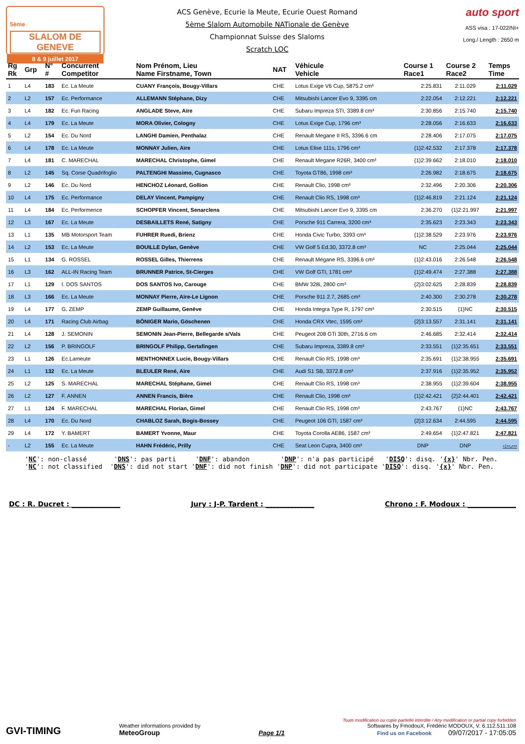5ème
SLALOM DE GENEVE
8 & 9 juillet 2017
ACS Genève, Ecurie la Meute, Ecurie Ouest Romand
5ème Slalom Automobile NATionale de Genève
Championnat Suisse des Slaloms
Scratch LOC
auto sport
ASS visa : 17-022/NI+
Long./ Length : 2650 m
| Rg Rk | Grp | N° # | Concurrent Competitor | Nom Prénom, Lieu Name Firstname, Town | NAT | Véhicule Vehicle | Course 1 Race1 | Course 2 Race2 | Temps Time |
| --- | --- | --- | --- | --- | --- | --- | --- | --- | --- |
| 1 | L4 | 183 | Ec. La Meute | CUANY François, Bougy-Villars | CHE | Lotus Exige V6 Cup, 5875.2 cm³ | 2:25.831 | 2:11.029 | 2:11.029 |
| 2 | L2 | 157 | Ec. Performance | ALLEMANN Stéphane, Dizy | CHE | Mitsubishi Lancer Evo 9, 3395 cm | 2:22.054 | 2:12.221 | 2:12.221 |
| 3 | L4 | 182 | Ec. Fun Racing | ANGLADE Steve, Aïre | CHE | Subaru Impreza STI, 3389.8 cm³ | 2:30.856 | 2:15.740 | 2:15.740 |
| 4 | L4 | 179 | Ec. La Meute | MORA Olivier, Cologny | CHE | Lotus Exige Cup, 1796 cm³ | 2:28.056 | 2:16.633 | 2:16.633 |
| 5 | L2 | 154 | Ec. Du Nord | LANGHI Damien, Penthalaz | CHE | Renault Megane II RS, 3396.6 cm | 2:28.406 | 2:17.075 | 2:17.075 |
| 6 | L4 | 178 | Ec. La Meute | MONNAY Julien, Aïre | CHE | Lotus Elise 111s, 1796 cm³ | {1}2:42.532 | 2:17.378 | 2:17.378 |
| 7 | L4 | 181 | C. MARECHAL | MARECHAL Christophe, Gimel | CHE | Renault Megane R26R, 3400 cm³ | {1}2:39.662 | 2:18.010 | 2:18.010 |
| 8 | L2 | 145 | Sq. Corse Quadrifoglio | PALTENGHI Massimo, Cugnasco | CHE | Toyota GT86, 1998 cm³ | 2:26.982 | 2:18.675 | 2:18.675 |
| 9 | L2 | 146 | Ec. Du Nord | HENCHOZ Léonard, Gollion | CHE | Renault Clio, 1998 cm³ | 2:32.496 | 2:20.306 | 2:20.306 |
| 10 | L4 | 175 | Ec. Performance | DELAY Vincent, Pampigny | CHE | Renault Clio RS, 1998 cm³ | {1}2:46.819 | 2:21.124 | 2:21.124 |
| 11 | L4 | 184 | Ec. Performence | SCHOPFER Vincent, Senarclens | CHE | Mitsubishi Lancer Evo 9, 3395 cm | 2:36.270 | {1}2:21.997 | 2:21.997 |
| 12 | L3 | 167 | Ec. La Meute | DESBAILLETS René, Satigny | CHE | Porsche 911 Carrera, 3200 cm³ | 2:35.623 | 2:23.343 | 2:23.343 |
| 13 | L1 | 135 | MB Motorsport Team | FUHRER Ruedi, Brienz | CHE | Honda Civic Turbo, 3393 cm³ | {1}2:38.529 | 2:23.976 | 2:23.976 |
| 14 | L2 | 153 | Ec. La Meute | BOUILLE Dylan, Genève | CHE | VW Golf 5 Ed.30, 3372.8 cm³ | NC | 2:25.044 | 2:25.044 |
| 15 | L1 | 134 | G. ROSSEL | ROSSEL Gilles, Thierrens | CHE | Renault Mégane RS, 3396.6 cm³ | {1}2:43.016 | 2:26.548 | 2:26.548 |
| 16 | L3 | 162 | ALL-IN Racing Team | BRUNNER Patrice, St-Cierges | CHE | VW Golf GTI, 1781 cm³ | {1}2:49.474 | 2:27.388 | 2:27.388 |
| 17 | L1 | 129 | I. DOS SANTOS | DOS SANTOS Ivo, Carouge | CHE | BMW 328i, 2800 cm³ | {2}3:02.625 | 2:28.839 | 2:28.839 |
| 18 | L3 | 166 | Ec. La Meute | MONNAY Pierre, Aïre-Le Lignon | CHE | Porsche 911 2.7, 2685 cm³ | 2:40.300 | 2:30.278 | 2:30.278 |
| 19 | L4 | 177 | G. ZEMP | ZEMP Guillaume, Genève | CHE | Honda Integra Type R, 1797 cm³ | 2:30.515 | {1}NC | 2:30.515 |
| 20 | L4 | 171 | Racing Club Airbag | BÖNIGER Mario, Göschenen | CHE | Honda CRX Vtec, 1595 cm³ | {2}3:13.557 | 2:31.141 | 2:31.141 |
| 21 | L4 | 128 | J. SEMONIN | SEMONIN Jean-Pierre, Bellegarde s/Vals | CHE | Peugeot 208 GTi 30th, 2716.6 cm | 2:46.685 | 2:32.414 | 2:32.414 |
| 22 | L2 | 156 | P. BRINGOLF | BRINGOLF Philipp, Gertafingen | CHE | Subaru Impreza, 3389.8 cm³ | 2:33.551 | {1}2:35.651 | 2:33.551 |
| 23 | L1 | 126 | Ec.Lameute | MENTHONNEX Lucie, Bougy-Villars | CHE | Renault Clio RS, 1998 cm³ | 2:35.691 | {1}2:38.955 | 2:35.691 |
| 24 | L1 | 132 | Ec. La Meute | BLEULER René, Aïre | CHE | Audi S1 SB, 3372.8 cm³ | 2:37.916 | {1}2:35.952 | 2:35.952 |
| 25 | L2 | 125 | S. MARECHAL | MARECHAL Stéphane, Gimel | CHE | Renault Clio RS, 1998 cm³ | 2:38.955 | {1}2:39.604 | 2:38.955 |
| 26 | L2 | 127 | F. ANNEN | ANNEN Francis, Bière | CHE | Renault Clio, 1998 cm³ | {1}2:42.421 | {2}2:44.401 | 2:42.421 |
| 27 | L1 | 124 | F. MARECHAL | MARECHAL Florian, Gimel | CHE | Renault Clio RS, 1998 cm³ | 2:43.767 | {1}NC | 2:43.767 |
| 28 | L4 | 170 | Ec. Du Nord | CHABLOZ Sarah, Bogis-Bossey | CHE | Peugeot 106 GTI, 1587 cm³ | {2}3:12.634 | 2:44.595 | 2:44.595 |
| 29 | L4 | 172 | Y. BAMERT | BAMERT Yvonne, Maur | CHE | Toyota Corolla AE86, 1587 cm³ | 2:49.654 | {1}2:47.821 | 2:47.821 |
| - | L2 | 155 | Ec. La Meute | HAHN Frédéric, Prilly | CHE | Seat Leon Cupra, 3400 cm³ | DNP | DNP | -:--.--- |
'NC': non-classé 'DNS': pas parti 'DNF': abandon 'DNP': n'a pas participé 'DISQ': disq. '{x}' Nbr. Pen.
'NC': not classified 'DNS': did not start 'DNF': did not finish 'DNP': did not participate 'DISQ': disq. '{x}' Nbr. Pen.
DC : R. Ducret : ______________ Jury : J-P. Tardent : ______________ Chrono : F. Modoux : ______________
GVI-TIMING
Weather informations provided by
MeteoGroup
Page 1/1
Toute modification ou copie partielle interdite / Any modification or partial copy forbidden
Softwares by FmodouX, Frédéric MODOUX, V. 6.112.511.108
Find us on Facebook 09/07/2017 - 17:05:05